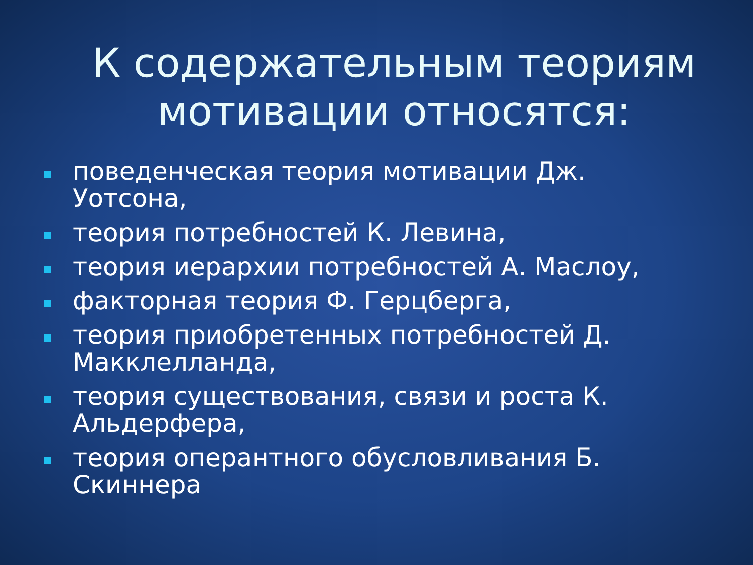К содержательным теориям
мотивации относятся:
поведенческая теория мотивации Дж. Уотсона,
теория потребностей К. Левина,
теория иерархии потребностей А. Маслоу,
факторная теория Ф. Герцберга,
теория приобретенных потребностей Д. Макклелланда,
теория существования, связи и роста К. Альдерфера,
теория оперантного обусловливания Б. Скиннера